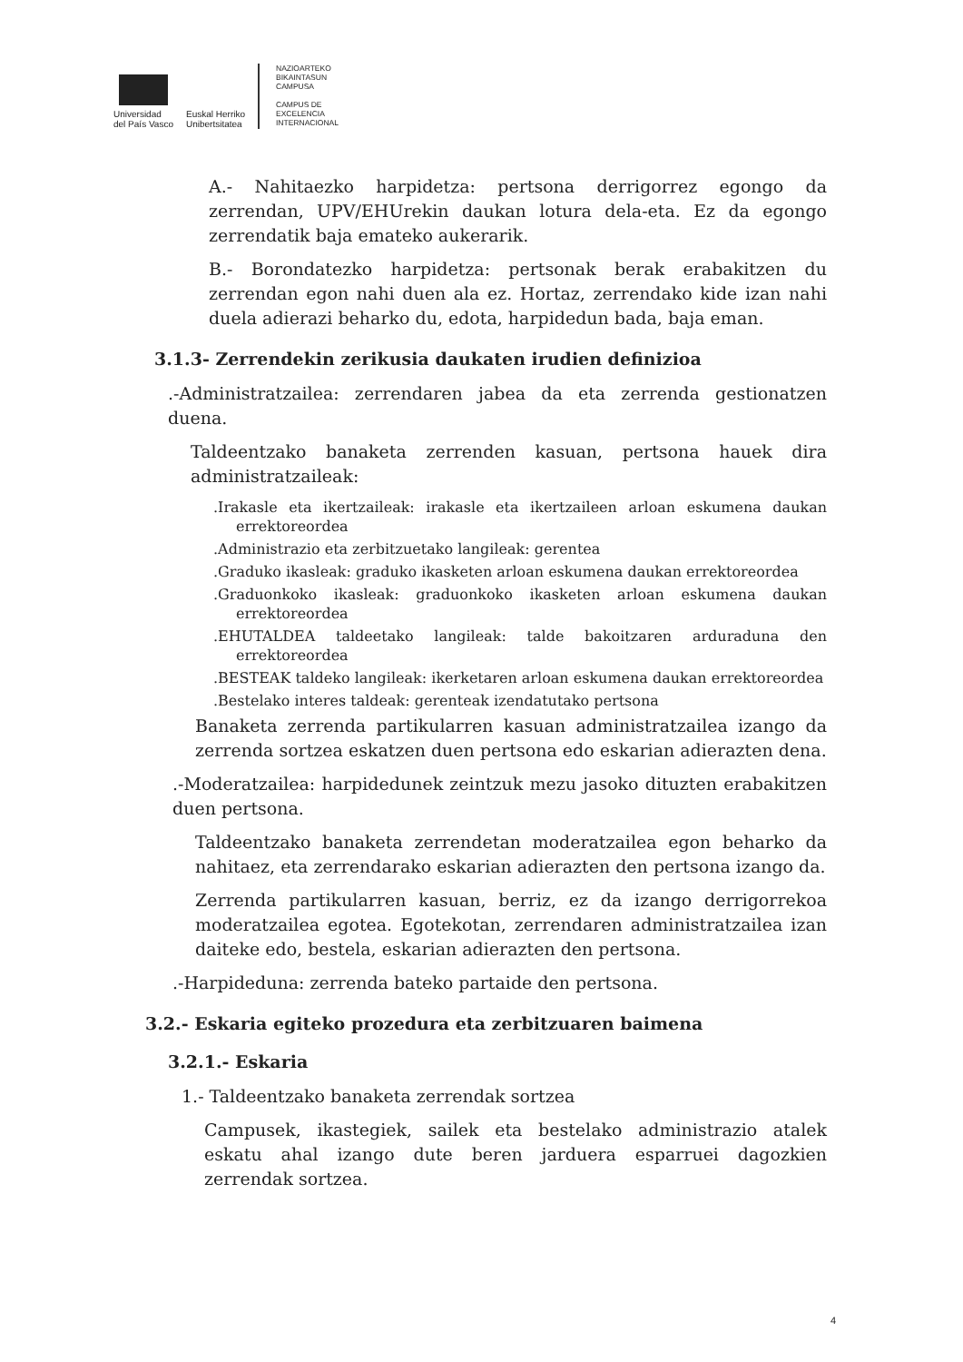Universidad
del País Vasco
Euskal Herriko
Unibertsitatea
NAZIOARTEKO
BIKAINTASUN
CAMPUSA
CAMPUS DE
EXCELENCIA
INTERNACIONAL
A.- Nahitaezko harpidetza: pertsona derrigorrez egongo da zerrendan, UPV/EHUrekin daukan lotura dela-eta. Ez da egongo zerrendatik baja emateko aukerarik.
B.- Borondatezko harpidetza: pertsonak berak erabakitzen du zerrendan egon nahi duen ala ez. Hortaz, zerrendako kide izan nahi duela adierazi beharko du, edota, harpidedun bada, baja eman.
3.1.3- Zerrendekin zerikusia daukaten irudien definizioa
.-Administratzailea: zerrendaren jabea da eta zerrenda gestionatzen duena.
Taldeentzako banaketa zerrenden kasuan, pertsona hauek dira administratzaileak:
.Irakasle eta ikertzaileak: irakasle eta ikertzaileen arloan eskumena daukan errektoreordea
.Administrazio eta zerbitzuetako langileak: gerentea
.Graduko ikasleak: graduko ikasketen arloan eskumena daukan errektoreordea
.Graduonkoko ikasleak: graduonkoko ikasketen arloan eskumena daukan errektoreordea
.EHUTALDEA taldeetako langileak: talde bakoitzaren arduraduna den errektoreordea
.BESTEAK taldeko langileak: ikerketaren arloan eskumena daukan errektoreordea
.Bestelako interes taldeak: gerenteak izendatutako pertsona
Banaketa zerrenda partikularren kasuan administratzailea izango da zerrenda sortzea eskatzen duen pertsona edo eskarian adierazten dena.
.-Moderatzailea: harpidedunek zeintzuk mezu jasoko dituzten erabakitzen duen pertsona.
Taldeentzako banaketa zerrendetan moderatzailea egon beharko da nahitaez, eta zerrendarako eskarian adierazten den pertsona izango da.
Zerrenda partikularren kasuan, berriz, ez da izango derrigorrekoa moderatzailea egotea. Egotekotan, zerrendaren administratzailea izan daiteke edo, bestela, eskarian adierazten den pertsona.
.-Harpideduna: zerrenda bateko partaide den pertsona.
3.2.- Eskaria egiteko prozedura eta zerbitzuaren baimena
3.2.1.- Eskaria
1.- Taldeentzako banaketa zerrendak sortzea
Campusek, ikastegiek, sailek eta bestelako administrazio atalek eskatu ahal izango dute beren jarduera esparruei dagozkien zerrendak sortzea.
4